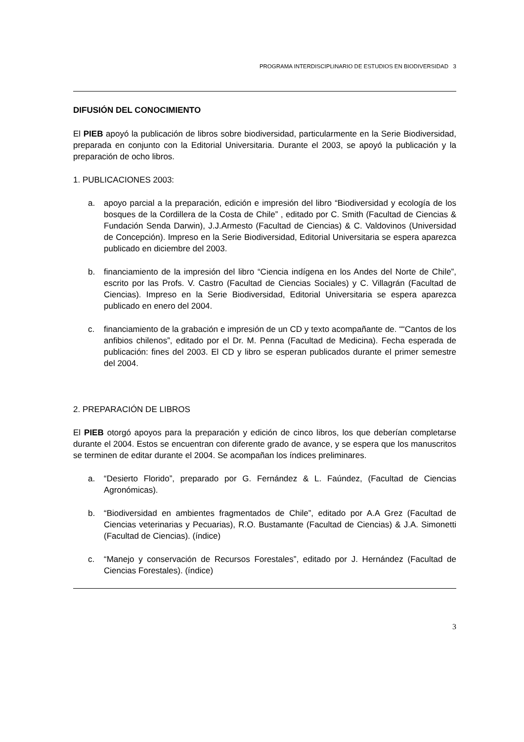PROGRAMA INTERDISCIPLINARIO DE ESTUDIOS EN BIODIVERSIDAD 3
DIFUSIÓN DEL CONOCIMIENTO
El PIEB apoyó la publicación de libros sobre biodiversidad, particularmente en la Serie Biodiversidad, preparada en conjunto con la Editorial Universitaria. Durante el 2003, se apoyó la publicación y la preparación de ocho libros.
1. PUBLICACIONES 2003:
a. apoyo parcial a la preparación, edición e impresión del libro “Biodiversidad y ecología de los bosques de la Cordillera de la Costa de Chile” , editado por C. Smith (Facultad de Ciencias & Fundación Senda Darwin), J.J.Armesto (Facultad de Ciencias) & C. Valdovinos (Universidad de Concepción). Impreso en la Serie Biodiversidad, Editorial Universitaria se espera aparezca publicado en diciembre del 2003.
b. financiamiento de la impresión del libro “Ciencia indígena en los Andes del Norte de Chile”, escrito por las Profs. V. Castro (Facultad de Ciencias Sociales) y C. Villagrán (Facultad de Ciencias). Impreso en la Serie Biodiversidad, Editorial Universitaria se espera aparezca publicado en enero del 2004.
c. financiamiento de la grabación e impresión de un CD y texto acompañante de. ““Cantos de los anfibios chilenos”, editado por el Dr. M. Penna (Facultad de Medicina). Fecha esperada de publicación: fines del 2003. El CD y libro se esperan publicados durante el primer semestre del 2004.
2. PREPARACIÓN DE LIBROS
El PIEB otorgó apoyos para la preparación y edición de cinco libros, los que deberían completarse durante el 2004. Estos se encuentran con diferente grado de avance, y se espera que los manuscritos se terminen de editar durante el 2004. Se acompañan los índices preliminares.
a. “Desierto Florido”, preparado por G. Fernández & L. Faúndez, (Facultad de Ciencias Agronómicas).
b. “Biodiversidad en ambientes fragmentados de Chile”, editado por A.A Grez (Facultad de Ciencias veterinarias y Pecuarias), R.O. Bustamante (Facultad de Ciencias) & J.A. Simonetti (Facultad de Ciencias). (índice)
c. “Manejo y conservación de Recursos Forestales”, editado por J. Hernández (Facultad de Ciencias Forestales). (índice)
3